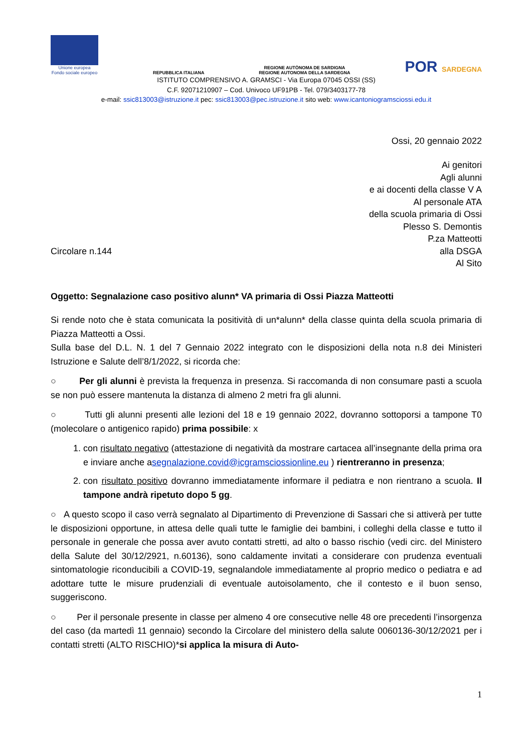Unione europea
Fondo sociale europeo
REPUBBLICA ITALIANA
REGIONE AUTÒNOMA DE SARDIGNA
REGIONE AUTONOMA DELLA SARDEGNA
POR SARDEGNA
ISTITUTO COMPRENSIVO A. GRAMSCI - Via Europa 07045 OSSI (SS)
C.F. 92071210907 – Cod. Univoco UF91PB - Tel. 079/3403177-78
e-mail: ssic813003@istruzione.it pec: ssic813003@pec.istruzione.it sito web: www.icantoniogramsciossi.edu.it
Ossi, 20 gennaio 2022
Ai genitori
Agli alunni
e ai docenti della classe V A
Al personale ATA
della scuola primaria di Ossi
Plesso S. Demontis
P.za Matteotti
Circolare n.144 alla DSGA
Al Sito
Oggetto: Segnalazione caso positivo alunn* VA primaria di Ossi Piazza Matteotti
Si rende noto che è stata comunicata la positività di un*alunn* della classe quinta della scuola primaria di Piazza Matteotti a Ossi.
Sulla base del D.L. N. 1 del 7 Gennaio 2022 integrato con le disposizioni della nota n.8 dei Ministeri Istruzione e Salute dell’8/1/2022, si ricorda che:
○ Per gli alunni è prevista la frequenza in presenza. Si raccomanda di non consumare pasti a scuola se non può essere mantenuta la distanza di almeno 2 metri fra gli alunni.
○ Tutti gli alunni presenti alle lezioni del 18 e 19 gennaio 2022, dovranno sottoporsi a tampone T0 (molecolare o antigenico rapido) prima possibile: x
1. con risultato negativo (attestazione di negatività da mostrare cartacea all’insegnante della prima ora e inviare anche asegnalazione.covid@icgramsciossionline.eu ) rientreranno in presenza;
2. con risultato positivo dovranno immediatamente informare il pediatra e non rientrano a scuola. Il tampone andrà ripetuto dopo 5 gg.
○ A questo scopo il caso verrà segnalato al Dipartimento di Prevenzione di Sassari che si attiverà per tutte le disposizioni opportune, in attesa delle quali tutte le famiglie dei bambini, i colleghi della classe e tutto il personale in generale che possa aver avuto contatti stretti, ad alto o basso rischio (vedi circ. del Ministero della Salute del 30/12/2921, n.60136), sono caldamente invitati a considerare con prudenza eventuali sintomatologie riconducibili a COVID-19, segnalandole immediatamente al proprio medico o pediatra e ad adottare tutte le misure prudenziali di eventuale autoisolamento, che il contesto e il buon senso, suggeriscono.
○ Per il personale presente in classe per almeno 4 ore consecutive nelle 48 ore precedenti l’insorgenza del caso (da martedì 11 gennaio) secondo la Circolare del ministero della salute 0060136-30/12/2021 per i contatti stretti (ALTO RISCHIO)*si applica la misura di Auto-
1